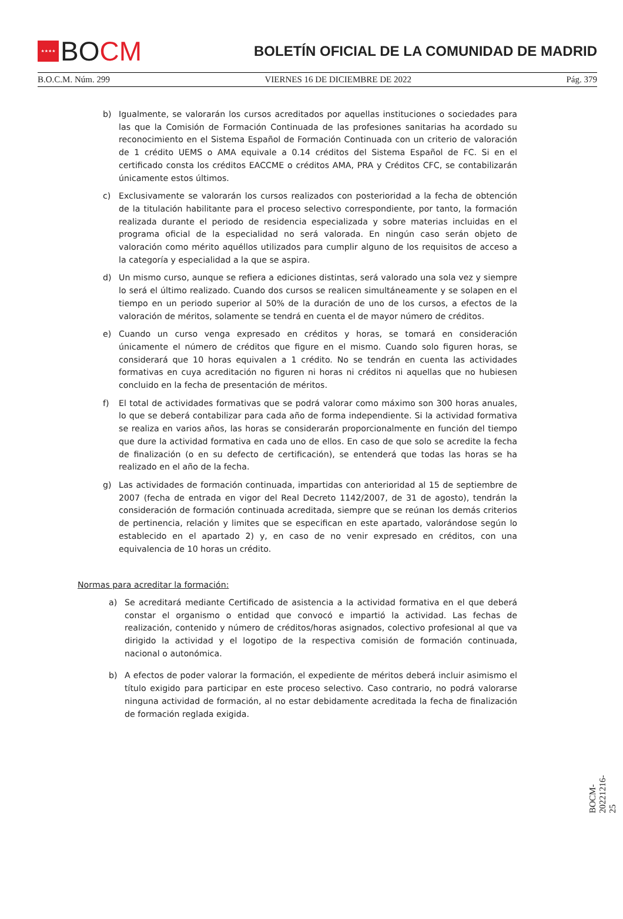★★★★
BOCM
BOLETÍN OFICIAL DE LA COMUNIDAD DE MADRID
B.O.C.M. Núm. 299 VIERNES 16 DE DICIEMBRE DE 2022 Pág. 379
b) Igualmente, se valorarán los cursos acreditados por aquellas instituciones o sociedades para las que la Comisión de Formación Continuada de las profesiones sanitarias ha acordado su reconocimiento en el Sistema Español de Formación Continuada con un criterio de valoración de 1 crédito UEMS o AMA equivale a 0.14 créditos del Sistema Español de FC. Si en el certificado consta los créditos EACCME o créditos AMA, PRA y Créditos CFC, se contabilizarán únicamente estos últimos.
c) Exclusivamente se valorarán los cursos realizados con posterioridad a la fecha de obtención de la titulación habilitante para el proceso selectivo correspondiente, por tanto, la formación realizada durante el periodo de residencia especializada y sobre materias incluidas en el programa oficial de la especialidad no será valorada. En ningún caso serán objeto de valoración como mérito aquéllos utilizados para cumplir alguno de los requisitos de acceso a la categoría y especialidad a la que se aspira.
d) Un mismo curso, aunque se refiera a ediciones distintas, será valorado una sola vez y siempre lo será el último realizado. Cuando dos cursos se realicen simultáneamente y se solapen en el tiempo en un periodo superior al 50% de la duración de uno de los cursos, a efectos de la valoración de méritos, solamente se tendrá en cuenta el de mayor número de créditos.
e) Cuando un curso venga expresado en créditos y horas, se tomará en consideración únicamente el número de créditos que figure en el mismo. Cuando solo figuren horas, se considerará que 10 horas equivalen a 1 crédito. No se tendrán en cuenta las actividades formativas en cuya acreditación no figuren ni horas ni créditos ni aquellas que no hubiesen concluido en la fecha de presentación de méritos.
f) El total de actividades formativas que se podrá valorar como máximo son 300 horas anuales, lo que se deberá contabilizar para cada año de forma independiente. Si la actividad formativa se realiza en varios años, las horas se considerarán proporcionalmente en función del tiempo que dure la actividad formativa en cada uno de ellos. En caso de que solo se acredite la fecha de finalización (o en su defecto de certificación), se entenderá que todas las horas se ha realizado en el año de la fecha.
g) Las actividades de formación continuada, impartidas con anterioridad al 15 de septiembre de 2007 (fecha de entrada en vigor del Real Decreto 1142/2007, de 31 de agosto), tendrán la consideración de formación continuada acreditada, siempre que se reúnan los demás criterios de pertinencia, relación y limites que se especifican en este apartado, valorándose según lo establecido en el apartado 2) y, en caso de no venir expresado en créditos, con una equivalencia de 10 horas un crédito.
Normas para acreditar la formación:
a) Se acreditará mediante Certificado de asistencia a la actividad formativa en el que deberá constar el organismo o entidad que convocó e impartió la actividad. Las fechas de realización, contenido y número de créditos/horas asignados, colectivo profesional al que va dirigido la actividad y el logotipo de la respectiva comisión de formación continuada, nacional o autonómica.
b) A efectos de poder valorar la formación, el expediente de méritos deberá incluir asimismo el título exigido para participar en este proceso selectivo. Caso contrario, no podrá valorarse ninguna actividad de formación, al no estar debidamente acreditada la fecha de finalización de formación reglada exigida.
BOCM-20221216-25